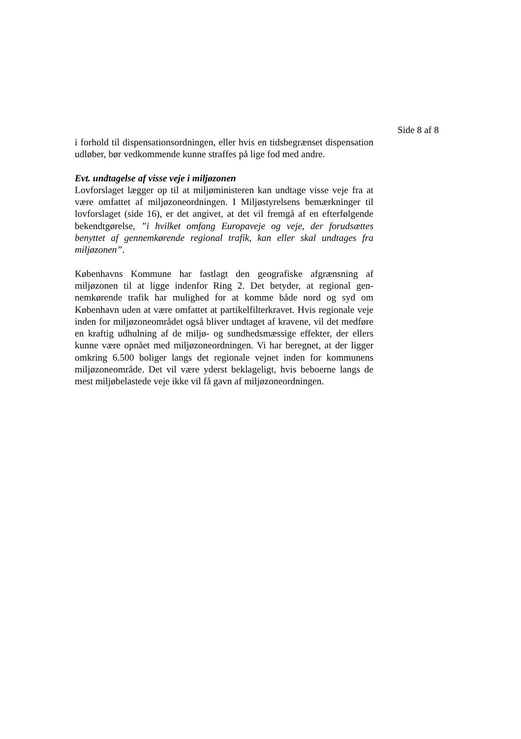Side 8 af 8
i forhold til dispensationsordningen, eller hvis en tidsbegrænset di­spensation udløber, bør vedkommende kunne straffes på lige fod med andre.
Evt. undtagelse af visse veje i miljøzonen
Lovforslaget lægger op til at miljøministeren kan undtage visse veje fra at være omfattet af miljøzoneordningen. I Miljøstyrelsens be­mærkninger til lovforslaget (side 16), er det angivet, at det vil fremgå af en efterfølgende bekendtgørelse, ”i hvilket omfang Europaveje og veje, der forudsættes benyttet af gennemkørende regional trafik, kan eller skal undtages fra miljøzonen”.
Københavns Kommune har fastlagt den geografiske afgrænsning af miljøzonen til at ligge indenfor Ring 2. Det betyder, at regional gen­nemkørende trafik har mulighed for at komme både nord og syd om København uden at være omfattet at partikelfilterkravet. Hvis regiona­le veje inden for miljøzoneområdet også bliver undtaget af kravene, vil det medføre en kraftig udhulning af de miljø- og sundhedsmæssige effekter, der ellers kunne være opnået med miljøzoneordningen. Vi har beregnet, at der ligger omkring 6.500 boliger langs det regionale vejnet inden for kommunens miljøzoneområde. Det vil være yderst beklageligt, hvis beboerne langs de mest miljøbelastede veje ikke vil få gavn af miljøzoneordningen.